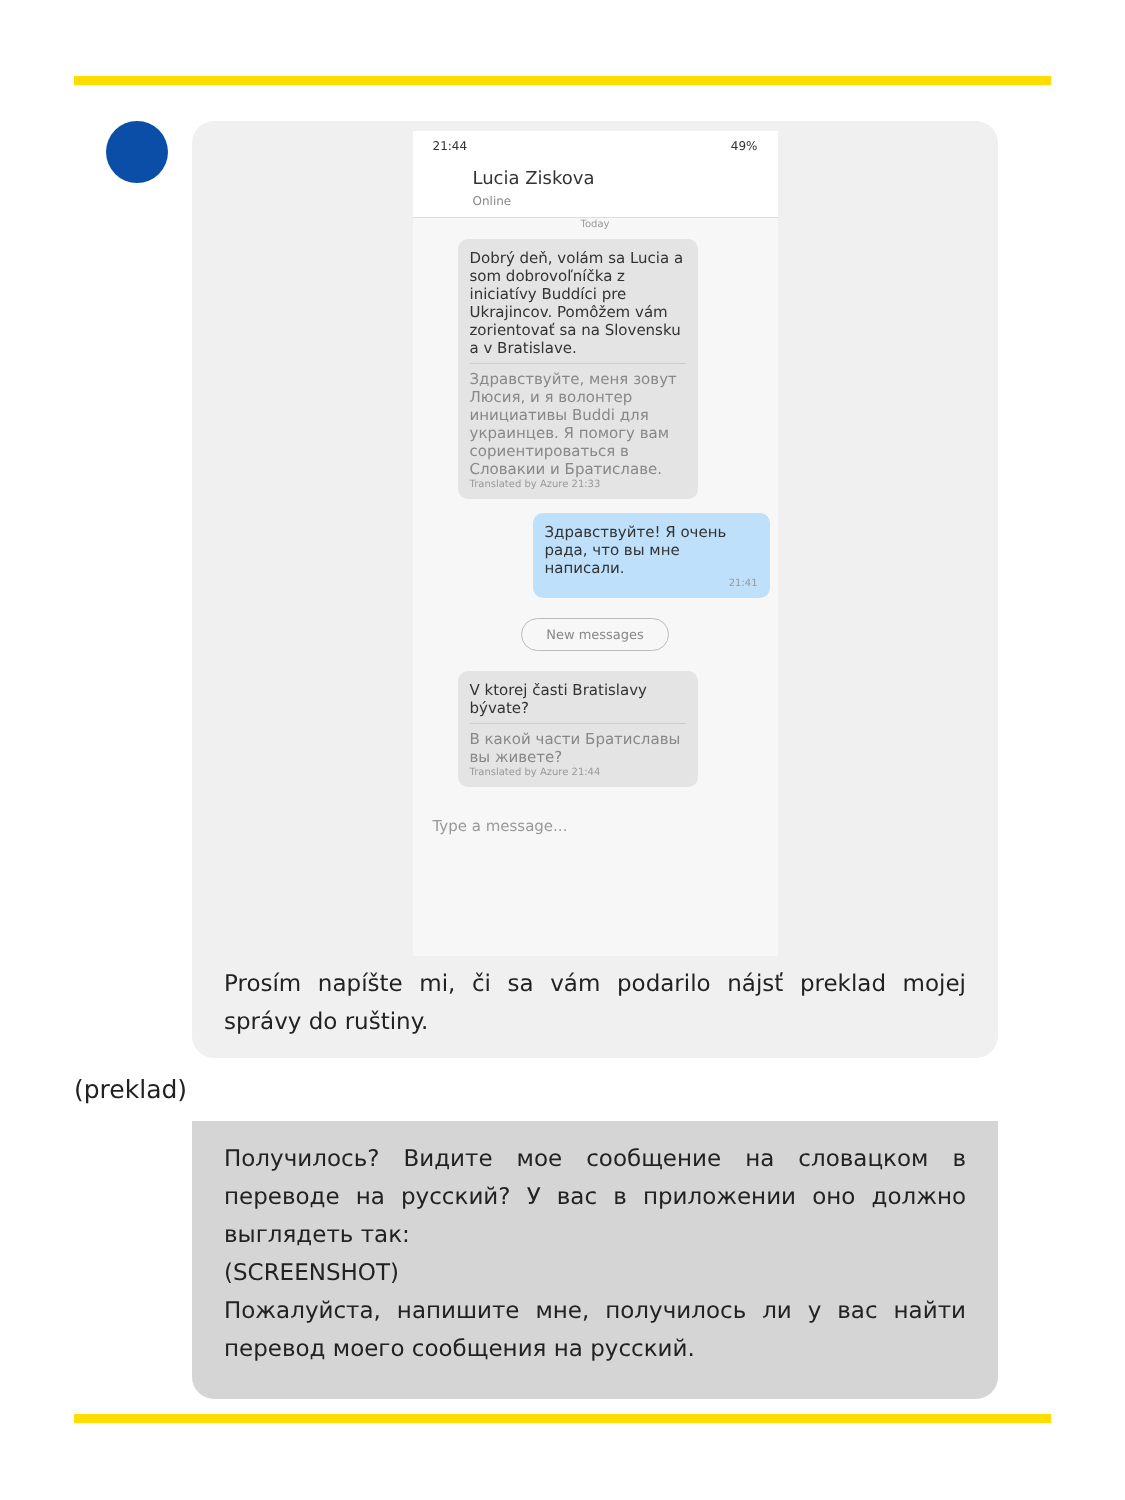21:44 49%
Lucia Ziskova
Online
Today
Dobrý deň, volám sa Lucia a som dobrovoľníčka z iniciatívy Buddíci pre Ukrajincov. Pomôžem vám zorientovať sa na Slovensku a v Bratislave.
Здравствуйте, меня зовут Люсия, и я волонтер инициативы Buddi для украинцев. Я помогу вам сориентироваться в Словакии и Братиславе.
Translated by Azure 21:33
Здравствуйте! Я очень рада, что вы мне написали.
21:41
New messages
V ktorej časti Bratislavy bývate?
В какой части Братиславы вы живете?
Translated by Azure 21:44
Type a message...
Prosím napíšte mi, či sa vám podarilo nájsť preklad mojej správy do ruštiny.
(preklad)
Получилось? Видите мое сообщение на словацком в переводе на русский? У вас в приложении оно должно выглядеть так:
(SCREENSHOT)
Пожалуйста, напишите мне, получилось ли у вас найти перевод моего сообщения на русский.